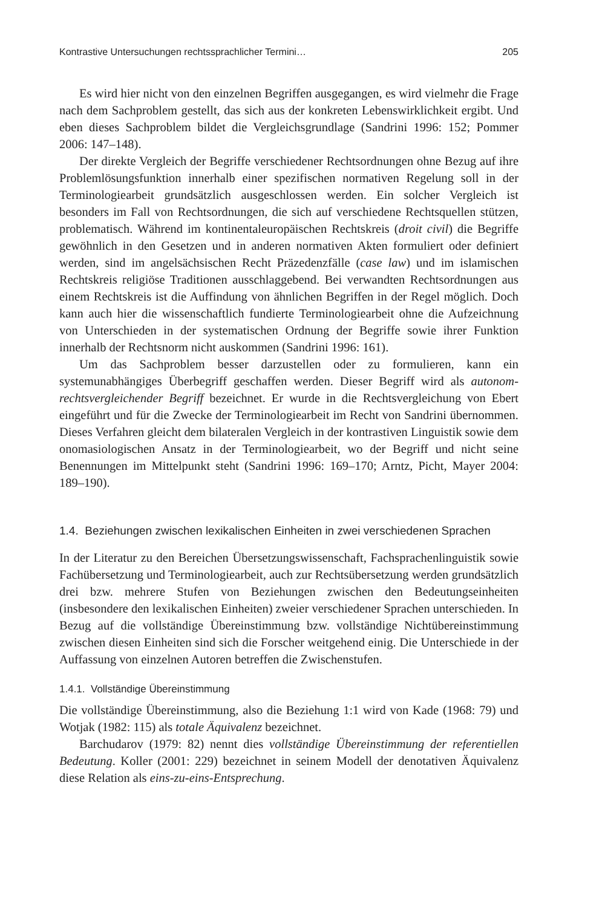Kontrastive Untersuchungen rechtssprachlicher Termini… 205
Es wird hier nicht von den einzelnen Begriffen ausgegangen, es wird vielmehr die Frage nach dem Sachproblem gestellt, das sich aus der konkreten Lebenswirklichkeit ergibt. Und eben dieses Sachproblem bildet die Vergleichsgrundlage (Sandrini 1996: 152; Pommer 2006: 147–148).
Der direkte Vergleich der Begriffe verschiedener Rechtsordnungen ohne Bezug auf ihre Problemlösungsfunktion innerhalb einer spezifischen normativen Regelung soll in der Terminologiearbeit grundsätzlich ausgeschlossen werden. Ein solcher Vergleich ist besonders im Fall von Rechtsordnungen, die sich auf verschiedene Rechtsquellen stützen, problematisch. Während im kontinentaleuropäischen Rechtskreis (droit civil) die Begriffe gewöhnlich in den Gesetzen und in anderen normativen Akten formuliert oder definiert werden, sind im angelsächsischen Recht Präzedenzfälle (case law) und im islamischen Rechtskreis religiöse Traditionen ausschlaggebend. Bei verwandten Rechtsordnungen aus einem Rechtskreis ist die Auffindung von ähnlichen Begriffen in der Regel möglich. Doch kann auch hier die wissenschaftlich fundierte Terminologiearbeit ohne die Aufzeichnung von Unterschieden in der systematischen Ordnung der Begriffe sowie ihrer Funktion innerhalb der Rechtsnorm nicht auskommen (Sandrini 1996: 161).
Um das Sachproblem besser darzustellen oder zu formulieren, kann ein systemunabhängiges Überbegriff geschaffen werden. Dieser Begriff wird als autonom-rechtsvergleichender Begriff bezeichnet. Er wurde in die Rechtsvergleichung von Ebert eingeführt und für die Zwecke der Terminologiearbeit im Recht von Sandrini übernommen. Dieses Verfahren gleicht dem bilateralen Vergleich in der kontrastiven Linguistik sowie dem onomasiologischen Ansatz in der Terminologiearbeit, wo der Begriff und nicht seine Benennungen im Mittelpunkt steht (Sandrini 1996: 169–170; Arntz, Picht, Mayer 2004: 189–190).
1.4. Beziehungen zwischen lexikalischen Einheiten in zwei verschiedenen Sprachen
In der Literatur zu den Bereichen Übersetzungswissenschaft, Fachsprachenlinguistik sowie Fachübersetzung und Terminologiearbeit, auch zur Rechtsübersetzung werden grundsätzlich drei bzw. mehrere Stufen von Beziehungen zwischen den Bedeutungseinheiten (insbesondere den lexikalischen Einheiten) zweier verschiedener Sprachen unterschieden. In Bezug auf die vollständige Übereinstimmung bzw. vollständige Nichtübereinstimmung zwischen diesen Einheiten sind sich die Forscher weitgehend einig. Die Unterschiede in der Auffassung von einzelnen Autoren betreffen die Zwischenstufen.
1.4.1. Vollständige Übereinstimmung
Die vollständige Übereinstimmung, also die Beziehung 1:1 wird von Kade (1968: 79) und Wotjak (1982: 115) als totale Äquivalenz bezeichnet.
Barchudarov (1979: 82) nennt dies vollständige Übereinstimmung der referentiellen Bedeutung. Koller (2001: 229) bezeichnet in seinem Modell der denotativen Äquivalenz diese Relation als eins-zu-eins-Entsprechung.